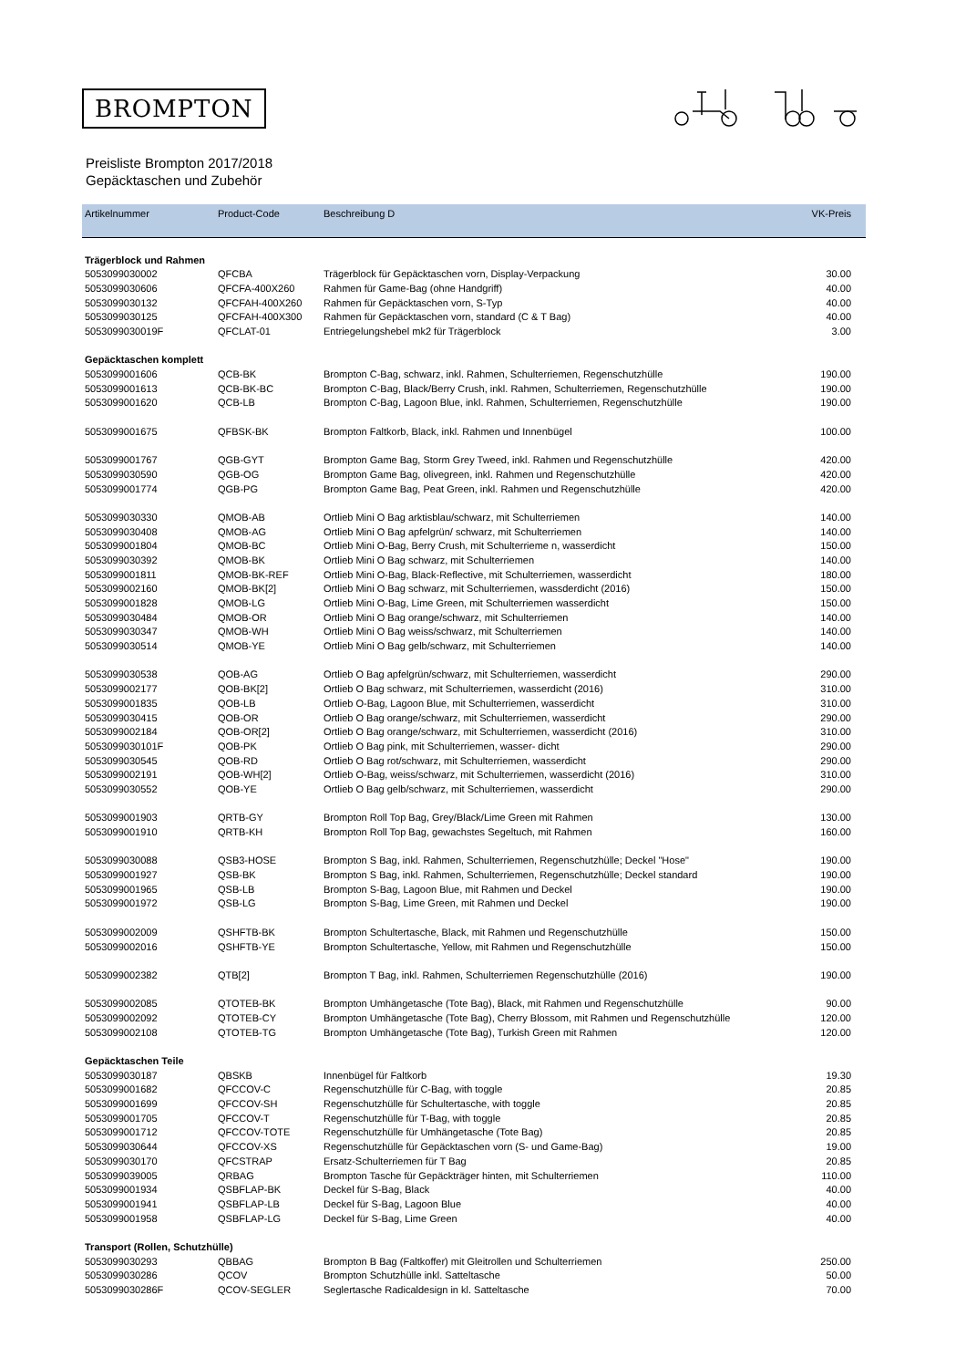BROMPTON
Preisliste Brompton 2017/2018
Gepäcktaschen und Zubehör
| Artikelnummer | Product-Code | Beschreibung D | VK-Preis |
| --- | --- | --- | --- |
| Trägerblock und Rahmen | | | |
| 5053099030002 | QFCBA | Trägerblock für Gepäcktaschen vorn, Display-Verpackung | 30.00 |
| 5053099030606 | QFCFA-400X260 | Rahmen für Game-Bag (ohne Handgriff) | 40.00 |
| 5053099030132 | QFCFAH-400X260 | Rahmen für Gepäcktaschen vorn, S-Typ | 40.00 |
| 5053099030125 | QFCFAH-400X300 | Rahmen für Gepäcktaschen vorn, standard (C & T Bag) | 40.00 |
| 5053099030019F | QFCLAT-01 | Entriegelungshebel mk2 für Trägerblock | 3.00 |
| Gepäcktaschen komplett | | | |
| 5053099001606 | QCB-BK | Brompton C-Bag, schwarz, inkl. Rahmen, Schulterriemen, Regenschutzhülle | 190.00 |
| 5053099001613 | QCB-BK-BC | Brompton C-Bag, Black/Berry Crush, inkl. Rahmen, Schulterriemen, Regenschutzhülle | 190.00 |
| 5053099001620 | QCB-LB | Brompton C-Bag, Lagoon Blue, inkl. Rahmen, Schulterriemen, Regenschutzhülle | 190.00 |
| 5053099001675 | QFBSK-BK | Brompton Faltkorb, Black, inkl. Rahmen und Innenbügel | 100.00 |
| 5053099001767 | QGB-GYT | Brompton Game Bag, Storm Grey Tweed, inkl. Rahmen und Regenschutzhülle | 420.00 |
| 5053099030590 | QGB-OG | Brompton Game Bag, olivegreen, inkl. Rahmen und Regenschutzhülle | 420.00 |
| 5053099001774 | QGB-PG | Brompton Game Bag, Peat Green, inkl. Rahmen und Regenschutzhülle | 420.00 |
| 5053099030330 | QMOB-AB | Ortlieb Mini O Bag arktisblau/schwarz, mit Schulterriemen | 140.00 |
| 5053099030408 | QMOB-AG | Ortlieb Mini O Bag apfelgrün/ schwarz, mit Schulterriemen | 140.00 |
| 5053099001804 | QMOB-BC | Ortlieb Mini O-Bag, Berry Crush, mit Schulterrieme n, wasserdicht | 150.00 |
| 5053099030392 | QMOB-BK | Ortlieb Mini O Bag schwarz, mit Schulterriemen | 140.00 |
| 5053099001811 | QMOB-BK-REF | Ortlieb Mini O-Bag, Black-Reflective, mit Schulterriemen, wasserdicht | 180.00 |
| 5053099002160 | QMOB-BK[2] | Ortlieb Mini O Bag schwarz, mit Schulterriemen, wassderdicht (2016) | 150.00 |
| 5053099001828 | QMOB-LG | Ortlieb Mini O-Bag, Lime Green, mit Schulterriemen wasserdicht | 150.00 |
| 5053099030484 | QMOB-OR | Ortlieb Mini O Bag orange/schwarz, mit Schulterriemen | 140.00 |
| 5053099030347 | QMOB-WH | Ortlieb Mini O Bag weiss/schwarz, mit Schulterriemen | 140.00 |
| 5053099030514 | QMOB-YE | Ortlieb Mini O Bag gelb/schwarz, mit Schulterriemen | 140.00 |
| 5053099030538 | QOB-AG | Ortlieb O Bag apfelgrün/schwarz, mit Schulterriemen, wasserdicht | 290.00 |
| 5053099002177 | QOB-BK[2] | Ortlieb O Bag schwarz, mit Schulterriemen, wasserdicht (2016) | 310.00 |
| 5053099001835 | QOB-LB | Ortlieb O-Bag, Lagoon Blue, mit Schulterriemen, wasserdicht | 310.00 |
| 5053099030415 | QOB-OR | Ortlieb O Bag orange/schwarz, mit Schulterriemen, wasserdicht | 290.00 |
| 5053099002184 | QOB-OR[2] | Ortlieb O Bag orange/schwarz, mit Schulterriemen, wasserdicht (2016) | 310.00 |
| 5053099030101F | QOB-PK | Ortlieb O Bag pink, mit Schulterriemen, wasser- dicht | 290.00 |
| 5053099030545 | QOB-RD | Ortlieb O Bag rot/schwarz, mit Schulterriemen, wasserdicht | 290.00 |
| 5053099002191 | QOB-WH[2] | Ortlieb O-Bag, weiss/schwarz, mit Schulterriemen, wasserdicht (2016) | 310.00 |
| 5053099030552 | QOB-YE | Ortlieb O Bag gelb/schwarz, mit Schulterriemen, wasserdicht | 290.00 |
| 5053099001903 | QRTB-GY | Brompton Roll Top Bag, Grey/Black/Lime Green mit Rahmen | 130.00 |
| 5053099001910 | QRTB-KH | Brompton Roll Top Bag, gewachstes Segeltuch, mit Rahmen | 160.00 |
| 5053099030088 | QSB3-HOSE | Brompton S Bag, inkl. Rahmen, Schulterriemen, Regenschutzhülle; Deckel "Hose" | 190.00 |
| 5053099001927 | QSB-BK | Brompton S Bag, inkl. Rahmen, Schulterriemen, Regenschutzhülle; Deckel standard | 190.00 |
| 5053099001965 | QSB-LB | Brompton S-Bag, Lagoon Blue, mit Rahmen und Deckel | 190.00 |
| 5053099001972 | QSB-LG | Brompton S-Bag, Lime Green, mit Rahmen und Deckel | 190.00 |
| 5053099002009 | QSHFTB-BK | Brompton Schultertasche, Black, mit Rahmen und Regenschutzhülle | 150.00 |
| 5053099002016 | QSHFTB-YE | Brompton Schultertasche, Yellow, mit Rahmen und Regenschutzhülle | 150.00 |
| 5053099002382 | QTB[2] | Brompton T Bag, inkl. Rahmen, Schulterriemen Regenschutzhülle (2016) | 190.00 |
| 5053099002085 | QTOTEB-BK | Brompton Umhängetasche (Tote Bag), Black, mit Rahmen und Regenschutzhülle | 90.00 |
| 5053099002092 | QTOTEB-CY | Brompton Umhängetasche (Tote Bag), Cherry Blossom, mit Rahmen und Regenschutzhülle | 120.00 |
| 5053099002108 | QTOTEB-TG | Brompton Umhängetasche (Tote Bag), Turkish Green mit Rahmen | 120.00 |
| Gepäcktaschen Teile | | | |
| 5053099030187 | QBSKB | Innenbügel für Faltkorb | 19.30 |
| 5053099001682 | QFCCOV-C | Regenschutzhülle für C-Bag, with toggle | 20.85 |
| 5053099001699 | QFCCOV-SH | Regenschutzhülle für Schultertasche, with toggle | 20.85 |
| 5053099001705 | QFCCOV-T | Regenschutzhülle für T-Bag, with toggle | 20.85 |
| 5053099001712 | QFCCOV-TOTE | Regenschutzhülle für Umhängetasche (Tote Bag) | 20.85 |
| 5053099030644 | QFCCOV-XS | Regenschutzhülle für Gepäcktaschen vorn (S- und Game-Bag) | 19.00 |
| 5053099030170 | QFCSTRAP | Ersatz-Schulterriemen für T Bag | 20.85 |
| 5053099039005 | QRBAG | Brompton Tasche für Gepäckträger hinten, mit Schulterriemen | 110.00 |
| 5053099001934 | QSBFLAP-BK | Deckel für S-Bag, Black | 40.00 |
| 5053099001941 | QSBFLAP-LB | Deckel für S-Bag, Lagoon Blue | 40.00 |
| 5053099001958 | QSBFLAP-LG | Deckel für S-Bag, Lime Green | 40.00 |
| Transport (Rollen, Schutzhülle) | | | |
| 5053099030293 | QBBAG | Brompton B Bag (Faltkoffer) mit Gleitrollen und Schulterriemen | 250.00 |
| 5053099030286 | QCOV | Brompton Schutzhülle inkl. Satteltasche | 50.00 |
| 5053099030286F | QCOV-SEGLER | Seglertasche Radicaldesign in kl. Satteltasche | 70.00 |